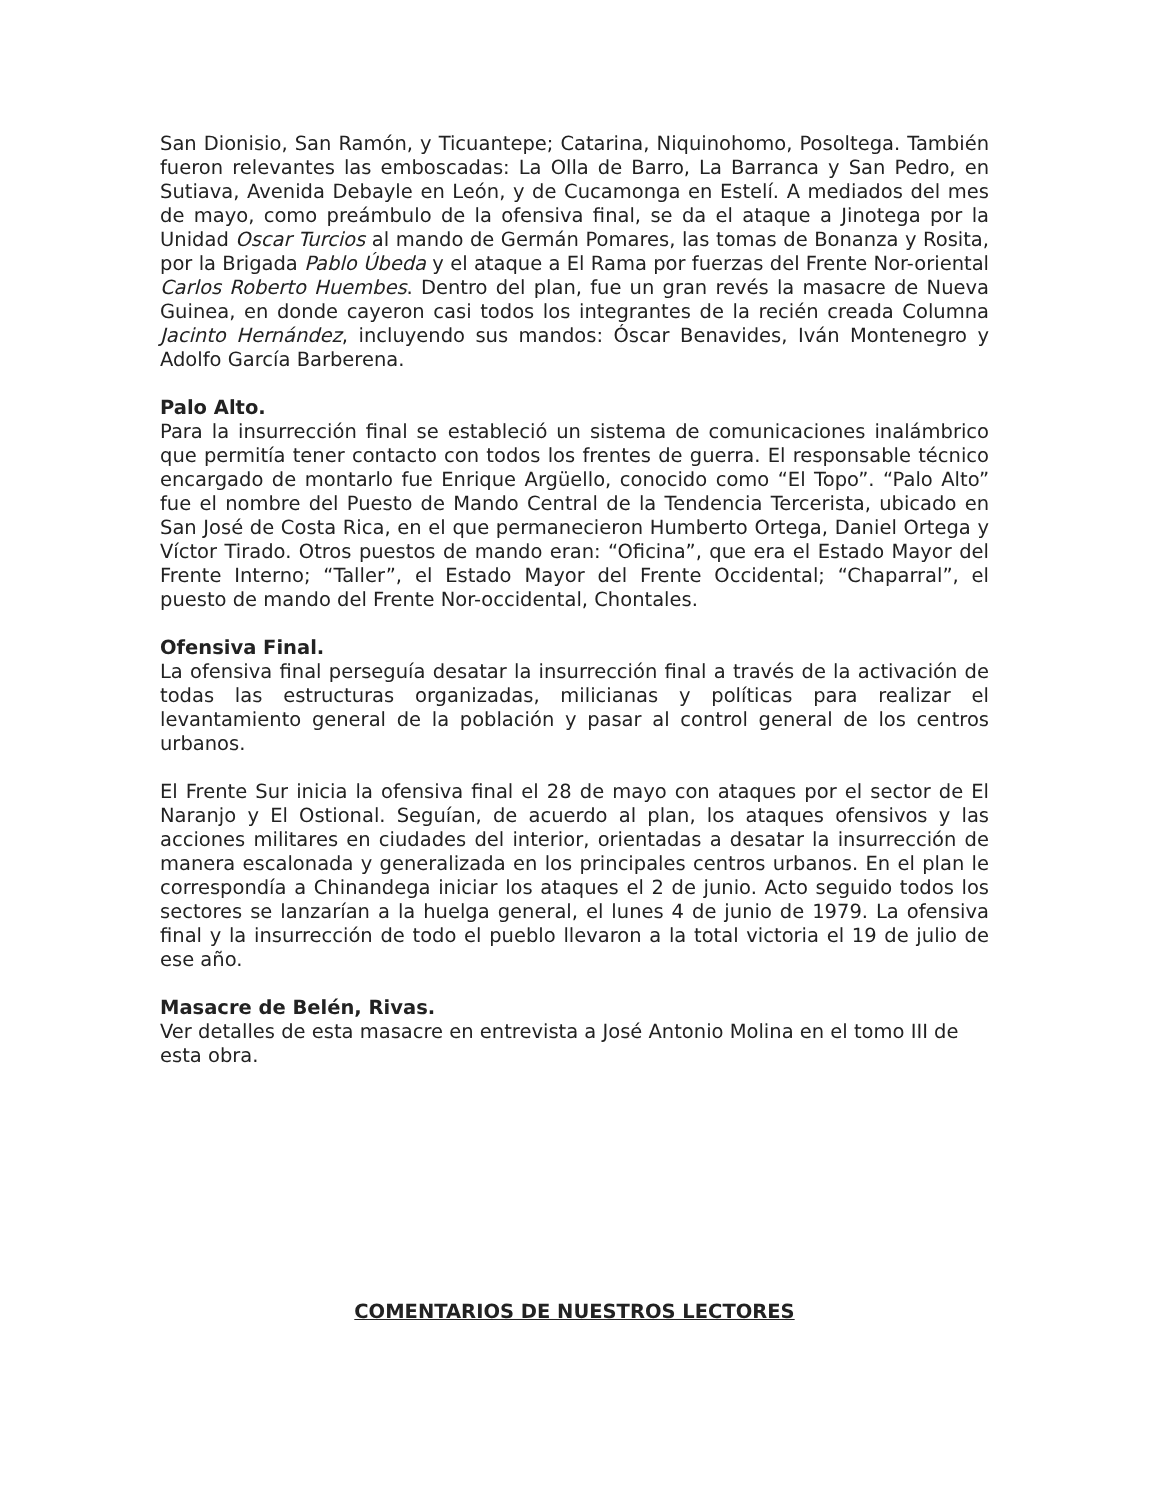San Dionisio, San Ramón, y Ticuantepe; Catarina, Niquinohomo, Posoltega. También fueron relevantes las emboscadas: La Olla de Barro, La Barranca y San Pedro, en Sutiava, Avenida Debayle en León, y de Cucamonga en Estelí. A mediados del mes de mayo, como preámbulo de la ofensiva final, se da el ataque a Jinotega por la Unidad Oscar Turcios al mando de Germán Pomares, las tomas de Bonanza y Rosita, por la Brigada Pablo Úbeda y el ataque a El Rama por fuerzas del Frente Nor-oriental Carlos Roberto Huembes. Dentro del plan, fue un gran revés la masacre de Nueva Guinea, en donde cayeron casi todos los integrantes de la recién creada Columna Jacinto Hernández, incluyendo sus mandos: Óscar Benavides, Iván Montenegro y Adolfo García Barberena.
Palo Alto.
Para la insurrección final se estableció un sistema de comunicaciones inalámbrico que permitía tener contacto con todos los frentes de guerra. El responsable técnico encargado de montarlo fue Enrique Argüello, conocido como “El Topo”. “Palo Alto” fue el nombre del Puesto de Mando Central de la Tendencia Tercerista, ubicado en San José de Costa Rica, en el que permanecieron Humberto Ortega, Daniel Ortega y Víctor Tirado. Otros puestos de mando eran: “Oficina”, que era el Estado Mayor del Frente Interno; “Taller”, el Estado Mayor del Frente Occidental; “Chaparral”, el puesto de mando del Frente Nor-occidental, Chontales.
Ofensiva Final.
La ofensiva final perseguía desatar la insurrección final a través de la activación de todas las estructuras organizadas, milicianas y políticas para realizar el levantamiento general de la población y pasar al control general de los centros urbanos.
El Frente Sur inicia la ofensiva final el 28 de mayo con ataques por el sector de El Naranjo y El Ostional. Seguían, de acuerdo al plan, los ataques ofensivos y las acciones militares en ciudades del interior, orientadas a desatar la insurrección de manera escalonada y generalizada en los principales centros urbanos. En el plan le correspondía a Chinandega iniciar los ataques el 2 de junio. Acto seguido todos los sectores se lanzarían a la huelga general, el lunes 4 de junio de 1979. La ofensiva final y la insurrección de todo el pueblo llevaron a la total victoria el 19 de julio de ese año.
Masacre de Belén, Rivas.
Ver detalles de esta masacre en entrevista a José Antonio Molina en el tomo III de esta obra.
COMENTARIOS DE NUESTROS LECTORES